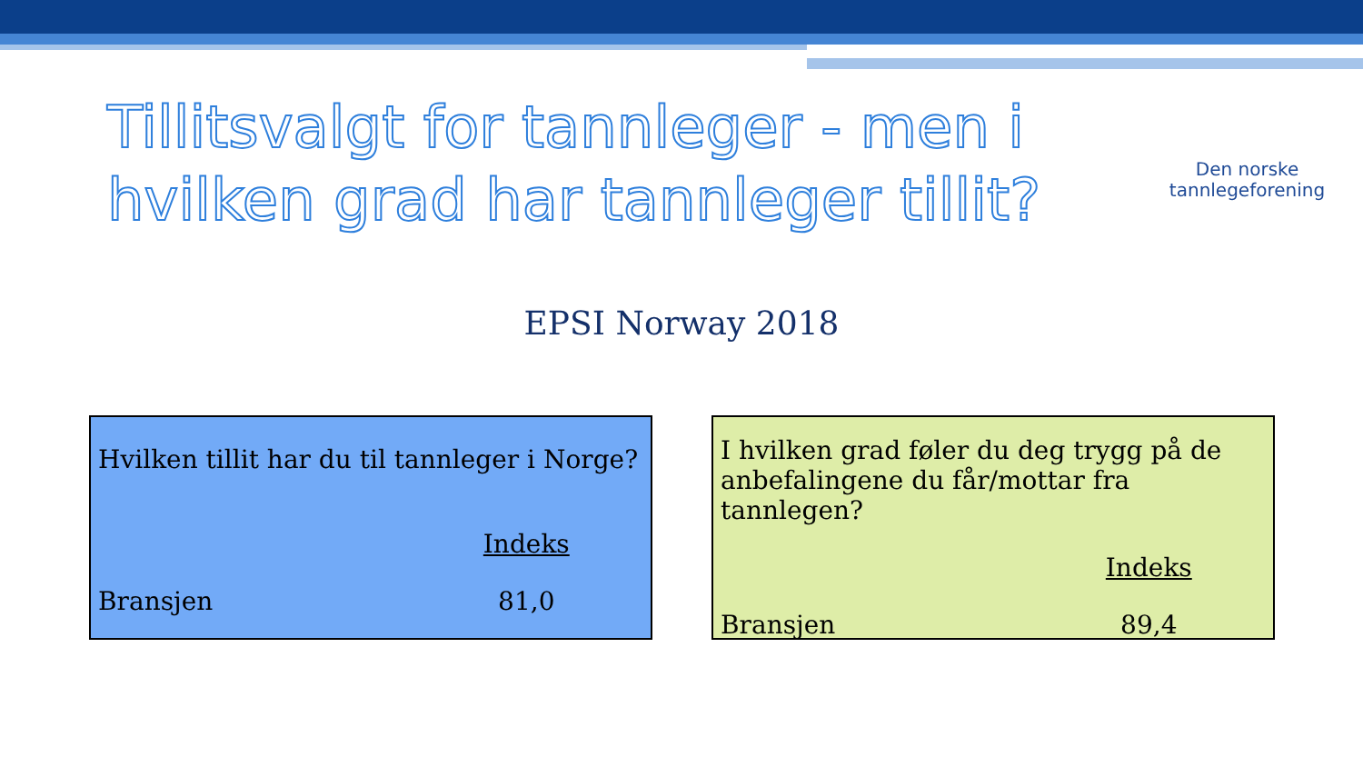Tillitsvalgt for tannleger - men i hvilken grad har tannleger tillit?
Den norske
tannlegeforening
EPSI Norway 2018
Hvilken tillit har du til tannleger i Norge?
| | Indeks |
| Bransjen | 81,0 |
I hvilken grad føler du deg trygg på de anbefalingene du får/mottar fra tannlegen?
| | Indeks |
| Bransjen | 89,4 |